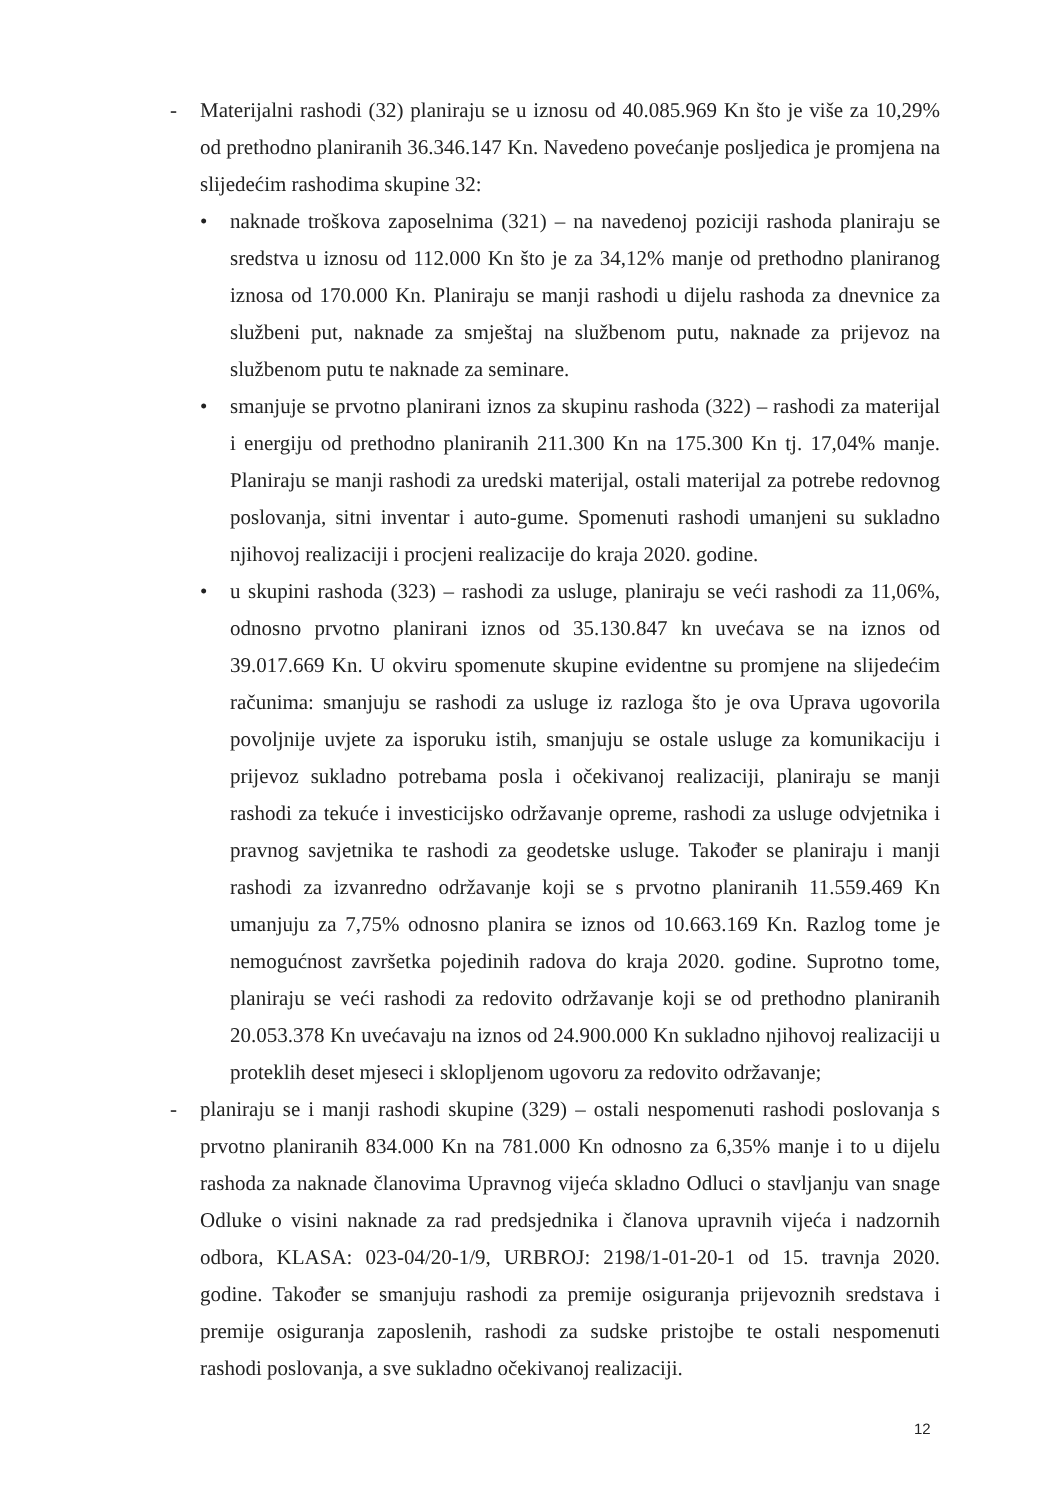- Materijalni rashodi (32) planiraju se u iznosu od 40.085.969 Kn što je više za 10,29% od prethodno planiranih 36.346.147 Kn. Navedeno povećanje posljedica je promjena na slijedećim rashodima skupine 32:
• naknade troškova zaposelnima (321) – na navedenoj poziciji rashoda planiraju se sredstva u iznosu od 112.000 Kn što je za 34,12% manje od prethodno planiranog iznosa od 170.000 Kn. Planiraju se manji rashodi u dijelu rashoda za dnevnice za službeni put, naknade za smještaj na službenom putu, naknade za prijevoz na službenom putu te naknade za seminare.
• smanjuje se prvotno planirani iznos za skupinu rashoda (322) – rashodi za materijal i energiju od prethodno planiranih 211.300 Kn na 175.300 Kn tj. 17,04% manje. Planiraju se manji rashodi za uredski materijal, ostali materijal za potrebe redovnog poslovanja, sitni inventar i auto-gume. Spomenuti rashodi umanjeni su sukladno njihovoj realizaciji i procjeni realizacije do kraja 2020. godine.
• u skupini rashoda (323) – rashodi za usluge, planiraju se veći rashodi za 11,06%, odnosno prvotno planirani iznos od 35.130.847 kn uvećava se na iznos od 39.017.669 Kn. U okviru spomenute skupine evidentne su promjene na slijedećim računima: smanjuju se rashodi za usluge iz razloga što je ova Uprava ugovorila povoljnije uvjete za isporuku istih, smanjuju se ostale usluge za komunikaciju i prijevoz sukladno potrebama posla i očekivanoj realizaciji, planiraju se manji rashodi za tekuće i investicijsko održavanje opreme, rashodi za usluge odvjetnika i pravnog savjetnika te rashodi za geodetske usluge. Također se planiraju i manji rashodi za izvanredno održavanje koji se s prvotno planiranih 11.559.469 Kn umanjuju za 7,75% odnosno planira se iznos od 10.663.169 Kn. Razlog tome je nemogućnost završetka pojedinih radova do kraja 2020. godine. Suprotno tome, planiraju se veći rashodi za redovito održavanje koji se od prethodno planiranih 20.053.378 Kn uvećavaju na iznos od 24.900.000 Kn sukladno njihovoj realizaciji u proteklih deset mjeseci i sklopljenom ugovoru za redovito održavanje;
- planiraju se i manji rashodi skupine (329) – ostali nespomenuti rashodi poslovanja s prvotno planiranih 834.000 Kn na 781.000 Kn odnosno za 6,35% manje i to u dijelu rashoda za naknade članovima Upravnog vijeća skladno Odluci o stavljanju van snage Odluke o visini naknade za rad predsjednika i članova upravnih vijeća i nadzornih odbora, KLASA: 023-04/20-1/9, URBROJ: 2198/1-01-20-1 od 15. travnja 2020. godine. Također se smanjuju rashodi za premije osiguranja prijevoznih sredstava i premije osiguranja zaposlenih, rashodi za sudske pristojbe te ostali nespomenuti rashodi poslovanja, a sve sukladno očekivanoj realizaciji.
12